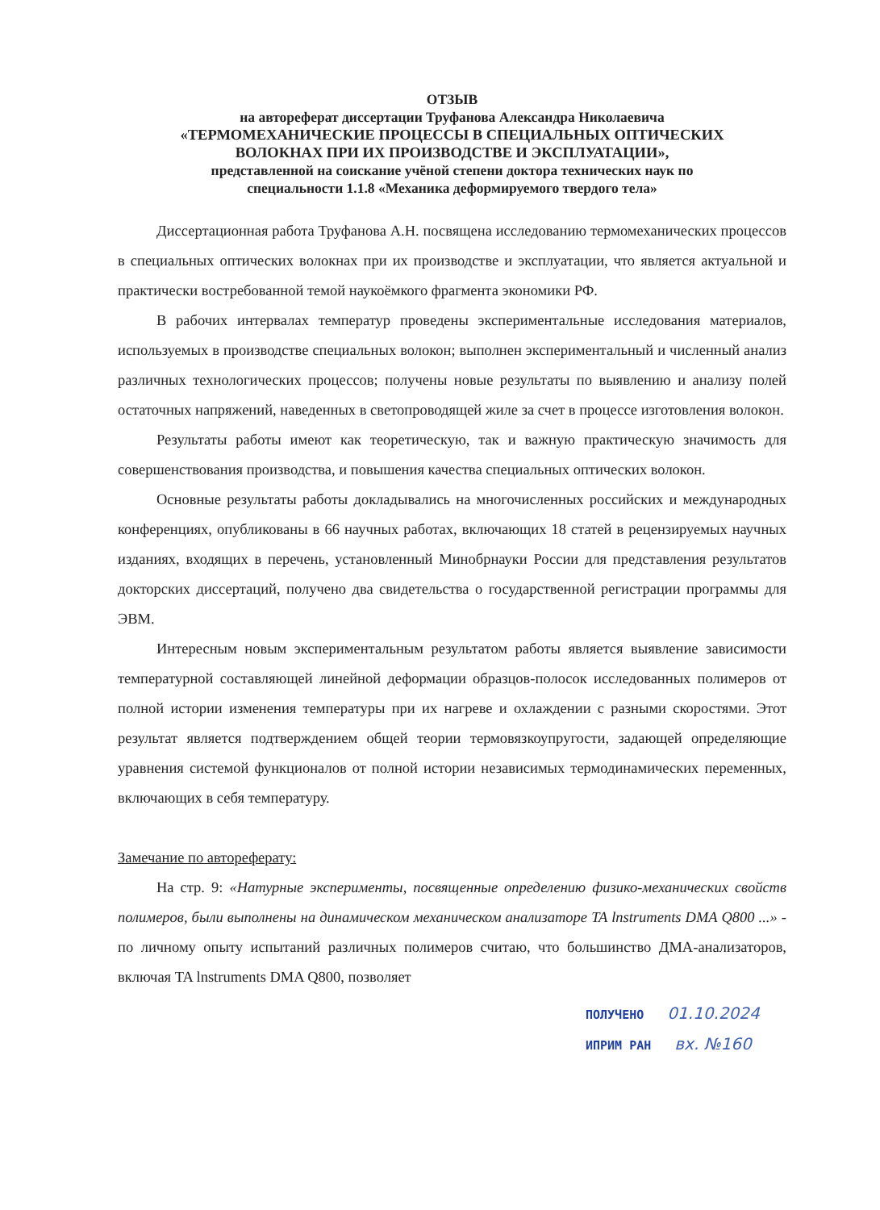ОТЗЫВ
на автореферат диссертации Труфанова Александра Николаевича
«ТЕРМОМЕХАНИЧЕСКИЕ ПРОЦЕССЫ В СПЕЦИАЛЬНЫХ ОПТИЧЕСКИХ
ВОЛОКНАХ ПРИ ИХ ПРОИЗВОДСТВЕ И ЭКСПЛУАТАЦИИ»,
представленной на соискание учёной степени доктора технических наук по
специальности 1.1.8 «Механика деформируемого твердого тела»
Диссертационная работа Труфанова А.Н. посвящена исследованию термомеханических процессов в специальных оптических волокнах при их производстве и эксплуатации, что является актуальной и практически востребованной темой наукоёмкого фрагмента экономики РФ.
В рабочих интервалах температур проведены экспериментальные исследования материалов, используемых в производстве специальных волокон; выполнен экспериментальный и численный анализ различных технологических процессов; получены новые результаты по выявлению и анализу полей остаточных напряжений, наведенных в светопроводящей жиле за счет в процессе изготовления волокон.
Результаты работы имеют как теоретическую, так и важную практическую значимость для совершенствования производства, и повышения качества специальных оптических волокон.
Основные результаты работы докладывались на многочисленных российских и международных конференциях, опубликованы в 66 научных работах, включающих 18 статей в рецензируемых научных изданиях, входящих в перечень, установленный Минобрнауки России для представления результатов докторских диссертаций, получено два свидетельства о государственной регистрации программы для ЭВМ.
Интересным новым экспериментальным результатом работы является выявление зависимости температурной составляющей линейной деформации образцов-полосок исследованных полимеров от полной истории изменения температуры при их нагреве и охлаждении с разными скоростями. Этот результат является подтверждением общей теории термовязкоупругости, задающей определяющие уравнения системой функционалов от полной истории независимых термодинамических переменных, включающих в себя температуру.
Замечание по автореферату:
На стр. 9: «Натурные эксперименты, посвященные определению физико-механических свойств полимеров, были выполнены на динамическом механическом анализаторе TA lnstruments DMA Q800 ...» - по личному опыту испытаний различных полимеров считаю, что большинство ДМА-анализаторов, включая TA lnstruments DMA Q800, позволяет
ПОЛУЧЕНО 01.10.2024
ИПРИМ РАН вх. №160